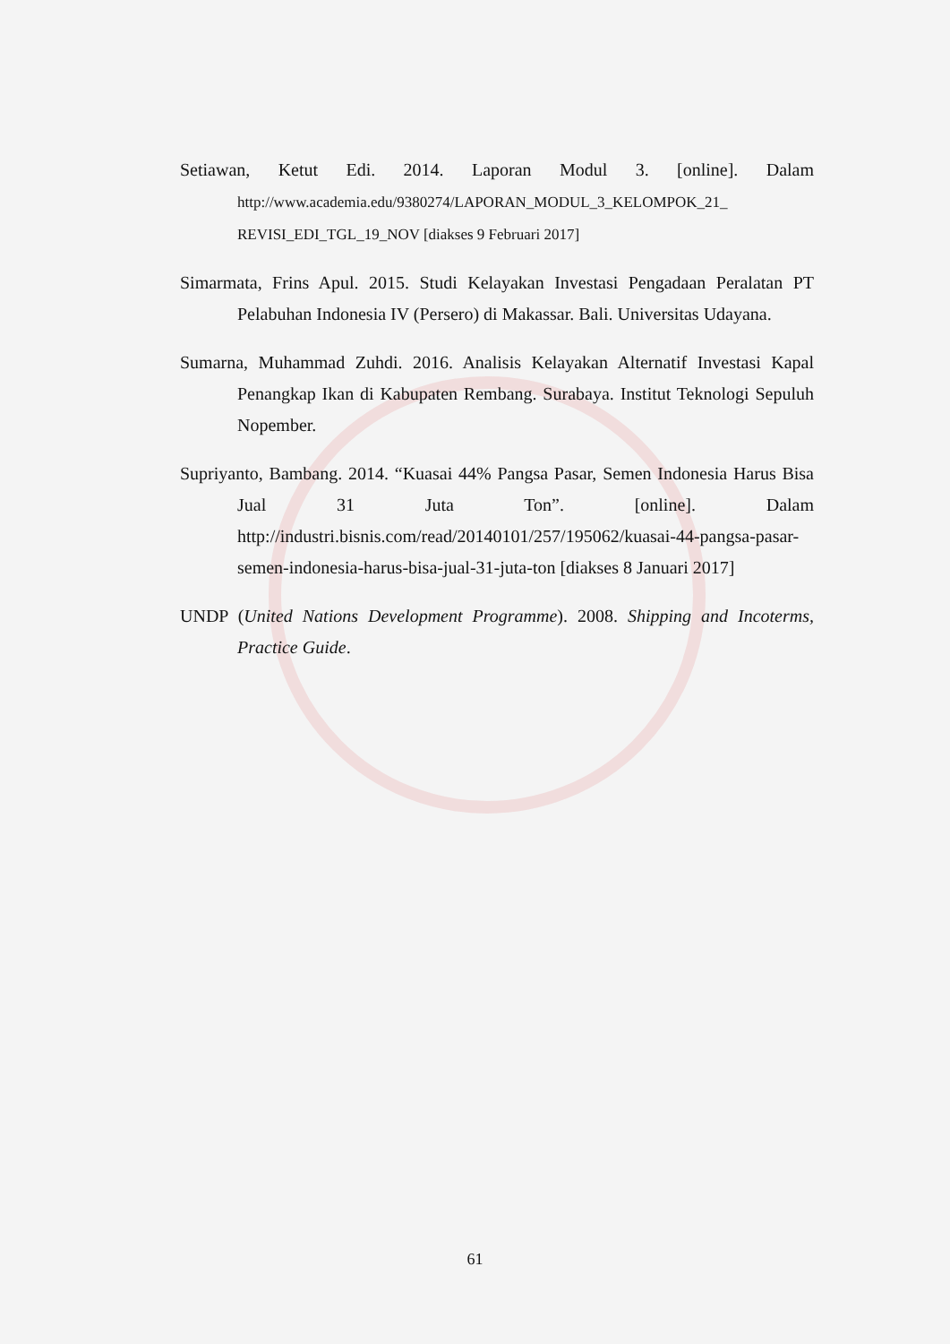Setiawan, Ketut Edi. 2014. Laporan Modul 3. [online]. Dalam http://www.academia.edu/9380274/LAPORAN_MODUL_3_KELOMPOK_21_ REVISI_EDI_TGL_19_NOV [diakses 9 Februari 2017]
Simarmata, Frins Apul. 2015. Studi Kelayakan Investasi Pengadaan Peralatan PT Pelabuhan Indonesia IV (Persero) di Makassar. Bali. Universitas Udayana.
Sumarna, Muhammad Zuhdi. 2016. Analisis Kelayakan Alternatif Investasi Kapal Penangkap Ikan di Kabupaten Rembang. Surabaya. Institut Teknologi Sepuluh Nopember.
Supriyanto, Bambang. 2014. “Kuasai 44% Pangsa Pasar, Semen Indonesia Harus Bisa Jual 31 Juta Ton”. [online]. Dalam http://industri.bisnis.com/read/20140101/257/195062/kuasai-44-pangsa-pasar-semen-indonesia-harus-bisa-jual-31-juta-ton [diakses 8 Januari 2017]
UNDP (United Nations Development Programme). 2008. Shipping and Incoterms, Practice Guide.
61